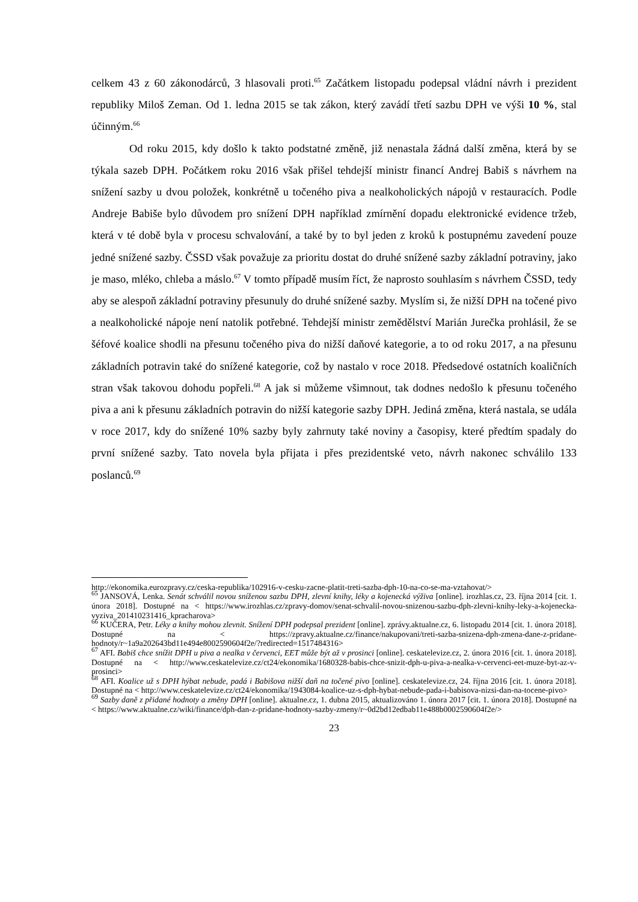celkem 43 z 60 zákonodárců, 3 hlasovali proti.<sup>65</sup> Začátkem listopadu podepsal vládní návrh i prezident republiky Miloš Zeman. Od 1. ledna 2015 se tak zákon, který zavádí třetí sazbu DPH ve výši 10 %, stal účinným.<sup>66</sup>
Od roku 2015, kdy došlo k takto podstatné změně, již nenastala žádná další změna, která by se týkala sazeb DPH. Počátkem roku 2016 však přišel tehdejší ministr financí Andrej Babiš s návrhem na snížení sazby u dvou položek, konkrétně u točeného piva a nealkoholických nápojů v restauracích. Podle Andreje Babiše bylo důvodem pro snížení DPH například zmírnění dopadu elektronické evidence tržeb, která v té době byla v procesu schvalování, a také by to byl jeden z kroků k postupnému zavedení pouze jedné snížené sazby. ČSSD však považuje za prioritu dostat do druhé snížené sazby základní potraviny, jako je maso, mléko, chleba a máslo.<sup>67</sup> V tomto případě musím říct, že naprosto souhlasím s návrhem ČSSD, tedy aby se alespoň základní potraviny přesunuly do druhé snížené sazby. Myslím si, že nižší DPH na točené pivo a nealkoholické nápoje není natolik potřebné. Tehdejší ministr zemědělství Marián Jurečka prohlásil, že se šéfové koalice shodli na přesunu točeného piva do nižší daňové kategorie, a to od roku 2017, a na přesunu základních potravin také do snížené kategorie, což by nastalo v roce 2018. Předsedové ostatních koaličních stran však takovou dohodu popřeli.<sup>68</sup> A jak si můžeme všimnout, tak dodnes nedošlo k přesunu točeného piva a ani k přesunu základních potravin do nižší kategorie sazby DPH. Jediná změna, která nastala, se udála v roce 2017, kdy do snížené 10% sazby byly zahrnuty také noviny a časopisy, které předtím spadaly do první snížené sazby. Tato novela byla přijata i přes prezidentské veto, návrh nakonec schválilo 133 poslanců.<sup>69</sup>
http://ekonomika.eurozpravy.cz/ceska-republika/102916-v-cesku-zacne-platit-treti-sazba-dph-10-na-co-se-ma-vztahovat/>
<sup>65</sup> JANSOVÁ, Lenka. Senát schválil novou sníženou sazbu DPH, zlevní knihy, léky a kojenecká výživa [online]. irozhlas.cz, 23. října 2014 [cit. 1. února 2018]. Dostupné na < https://www.irozhlas.cz/zpravy-domov/senat-schvalil-novou-snizenou-sazbu-dph-zlevni-knihy-leky-a-kojenecka-vyziva_201410231416_kpracharova>
<sup>66</sup> KUČERA, Petr. Léky a knihy mohou zlevnit. Snížení DPH podepsal prezident [online]. zprávy.aktualne.cz, 6. listopadu 2014 [cit. 1. února 2018]. Dostupné na < https://zpravy.aktualne.cz/finance/nakupovani/treti-sazba-snizena-dph-zmena-dane-z-pridane-hodnoty/r~1a9a202643bd11e494e8002590604f2e/?redirected=1517484316>
<sup>67</sup> AFI. Babiš chce snížit DPH u piva a nealka v červenci, EET může být až v prosinci [online]. ceskatelevize.cz, 2. února 2016 [cit. 1. února 2018]. Dostupné na < http://www.ceskatelevize.cz/ct24/ekonomika/1680328-babis-chce-snizit-dph-u-piva-a-nealka-v-cervenci-eet-muze-byt-az-v-prosinci>
<sup>68</sup> AFI. Koalice už s DPH hýbat nebude, padá i Babišova nižší daň na točené pivo [online]. ceskatelevize.cz, 24. října 2016 [cit. 1. února 2018]. Dostupné na < http://www.ceskatelevize.cz/ct24/ekonomika/1943084-koalice-uz-s-dph-hybat-nebude-pada-i-babisova-nizsi-dan-na-tocene-pivo>
<sup>69</sup> Sazby daně z přidané hodnoty a změny DPH [online]. aktualne.cz, 1. dubna 2015, aktualizováno 1. února 2017 [cit. 1. února 2018]. Dostupné na < https://www.aktualne.cz/wiki/finance/dph-dan-z-pridane-hodnoty-sazby-zmeny/r~0d2bd12edbab11e488b0002590604f2e/>
23